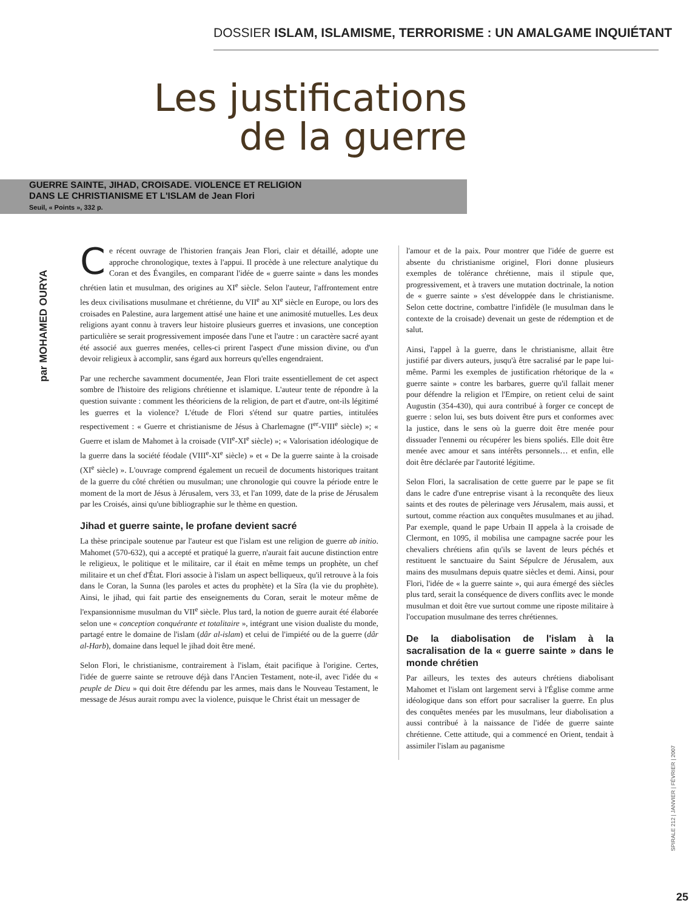DOSSIER ISLAM, ISLAMISME, TERRORISME : UN AMALGAME INQUIÉTANT
Les justifications de la guerre
GUERRE SAINTE, JIHAD, CROISADE. VIOLENCE ET RELIGION
DANS LE CHRISTIANISME ET L'ISLAM de Jean Flori
Seuil, « Points », 332 p.
par MOHAMED OURYA
Ce récent ouvrage de l'historien français Jean Flori, clair et détaillé, adopte une approche chronologique, textes à l'appui. Il procède à une relecture analytique du Coran et des Évangiles, en comparant l'idée de « guerre sainte » dans les mondes chrétien latin et musulman, des origines au XI<sup>e</sup> siècle. Selon l'auteur, l'affrontement entre les deux civilisations musulmane et chrétienne, du VII<sup>e</sup> au XI<sup>e</sup> siècle en Europe, ou lors des croisades en Palestine, aura largement attisé une haine et une animosité mutuelles. Les deux religions ayant connu à travers leur histoire plusieurs guerres et invasions, une conception particulière se serait progressivement imposée dans l'une et l'autre : un caractère sacré ayant été associé aux guerres menées, celles-ci prirent l'aspect d'une mission divine, ou d'un devoir religieux à accomplir, sans égard aux horreurs qu'elles engendraient.
Par une recherche savamment documentée, Jean Flori traite essentiellement de cet aspect sombre de l'histoire des religions chrétienne et islamique. L'auteur tente de répondre à la question suivante : comment les théoriciens de la religion, de part et d'autre, ont-ils légitimé les guerres et la violence? L'étude de Flori s'étend sur quatre parties, intitulées respectivement : « Guerre et christianisme de Jésus à Charlemagne (I<sup>er</sup>-VIII<sup>e</sup> siècle) »; « Guerre et islam de Mahomet à la croisade (VII<sup>e</sup>-XI<sup>e</sup> siècle) »; « Valorisation idéologique de la guerre dans la société féodale (VIII<sup>e</sup>-XI<sup>e</sup> siècle) » et « De la guerre sainte à la croisade (XI<sup>e</sup> siècle) ». L'ouvrage comprend également un recueil de documents historiques traitant de la guerre du côté chrétien ou musulman; une chronologie qui couvre la période entre le moment de la mort de Jésus à Jérusalem, vers 33, et l'an 1099, date de la prise de Jérusalem par les Croisés, ainsi qu'une bibliographie sur le thème en question.
Jihad et guerre sainte, le profane devient sacré
La thèse principale soutenue par l'auteur est que l'islam est une religion de guerre ab initio. Mahomet (570-632), qui a accepté et pratiqué la guerre, n'aurait fait aucune distinction entre le religieux, le politique et le militaire, car il était en même temps un prophète, un chef militaire et un chef d'État. Flori associe à l'islam un aspect belliqueux, qu'il retrouve à la fois dans le Coran, la Sunna (les paroles et actes du prophète) et la Sîra (la vie du prophète). Ainsi, le jihad, qui fait partie des enseignements du Coran, serait le moteur même de l'expansionnisme musulman du VII<sup>e</sup> siècle. Plus tard, la notion de guerre aurait été élaborée selon une « conception conquérante et totalitaire », intégrant une vision dualiste du monde, partagé entre le domaine de l'islam (dâr al-islam) et celui de l'impiété ou de la guerre (dâr al-Harb), domaine dans lequel le jihad doit être mené.
Selon Flori, le christianisme, contrairement à l'islam, était pacifique à l'origine. Certes, l'idée de guerre sainte se retrouve déjà dans l'Ancien Testament, note-il, avec l'idée du « peuple de Dieu » qui doit être défendu par les armes, mais dans le Nouveau Testament, le message de Jésus aurait rompu avec la violence, puisque le Christ était un messager de
l'amour et de la paix. Pour montrer que l'idée de guerre est absente du christianisme originel, Flori donne plusieurs exemples de tolérance chrétienne, mais il stipule que, progressivement, et à travers une mutation doctrinale, la notion de « guerre sainte » s'est développée dans le christianisme. Selon cette doctrine, combattre l'infidèle (le musulman dans le contexte de la croisade) devenait un geste de rédemption et de salut.
Ainsi, l'appel à la guerre, dans le christianisme, allait être justifié par divers auteurs, jusqu'à être sacralisé par le pape lui-même. Parmi les exemples de justification rhétorique de la « guerre sainte » contre les barbares, guerre qu'il fallait mener pour défendre la religion et l'Empire, on retient celui de saint Augustin (354-430), qui aura contribué à forger ce concept de guerre : selon lui, ses buts doivent être purs et conformes avec la justice, dans le sens où la guerre doit être menée pour dissuader l'ennemi ou récupérer les biens spoliés. Elle doit être menée avec amour et sans intérêts personnels… et enfin, elle doit être déclarée par l'autorité légitime.
Selon Flori, la sacralisation de cette guerre par le pape se fit dans le cadre d'une entreprise visant à la reconquête des lieux saints et des routes de pèlerinage vers Jérusalem, mais aussi, et surtout, comme réaction aux conquêtes musulmanes et au jihad. Par exemple, quand le pape Urbain II appela à la croisade de Clermont, en 1095, il mobilisa une campagne sacrée pour les chevaliers chrétiens afin qu'ils se lavent de leurs péchés et restituent le sanctuaire du Saint Sépulcre de Jérusalem, aux mains des musulmans depuis quatre siècles et demi. Ainsi, pour Flori, l'idée de « la guerre sainte », qui aura émergé des siècles plus tard, serait la conséquence de divers conflits avec le monde musulman et doit être vue surtout comme une riposte militaire à l'occupation musulmane des terres chrétiennes.
De la diabolisation de l'islam à la sacralisation de la « guerre sainte » dans le monde chrétien
Par ailleurs, les textes des auteurs chrétiens diabolisant Mahomet et l'islam ont largement servi à l'Église comme arme idéologique dans son effort pour sacraliser la guerre. En plus des conquêtes menées par les musulmans, leur diabolisation a aussi contribué à la naissance de l'idée de guerre sainte chrétienne. Cette attitude, qui a commencé en Orient, tendait à assimiler l'islam au paganisme
SPIRALE 212 | JANVIER | FÉVRIER | 2007
25